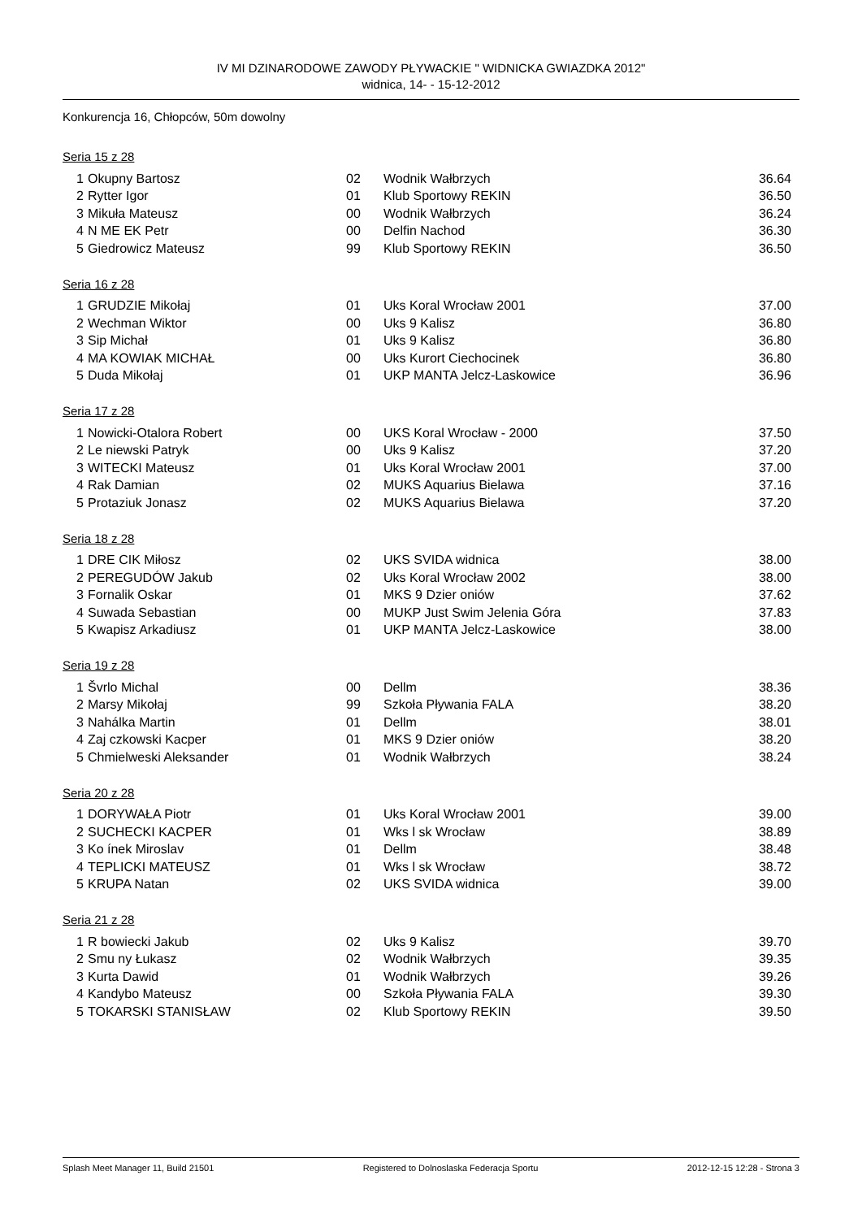IV MI DZINARODOWE ZAWODY PŁYWACKIE " WIDNICKA GWIAZDKA 2012"
widnica, 14- - 15-12-2012
Konkurencja 16, Chłopców, 50m dowolny
Seria 15 z 28
| 1 | Okupny Bartosz | 02 | Wodnik Wałbrzych | 36.64 |
| 2 | Rytter Igor | 01 | Klub Sportowy REKIN | 36.50 |
| 3 | Mikuła Mateusz | 00 | Wodnik Wałbrzych | 36.24 |
| 4 | N ME EK Petr | 00 | Delfin Nachod | 36.30 |
| 5 | Giedrowicz Mateusz | 99 | Klub Sportowy REKIN | 36.50 |
Seria 16 z 28
| 1 | GRUDZIE Mikołaj | 01 | Uks Koral Wrocław 2001 | 37.00 |
| 2 | Wechman Wiktor | 00 | Uks 9 Kalisz | 36.80 |
| 3 | Sip Michał | 01 | Uks 9 Kalisz | 36.80 |
| 4 | MA KOWIAK MICHAŁ | 00 | Uks Kurort Ciechocinek | 36.80 |
| 5 | Duda Mikołaj | 01 | UKP MANTA Jelcz-Laskowice | 36.96 |
Seria 17 z 28
| 1 | Nowicki-Otalora Robert | 00 | UKS Koral Wrocław - 2000 | 37.50 |
| 2 | Le niewski Patryk | 00 | Uks 9 Kalisz | 37.20 |
| 3 | WITECKI Mateusz | 01 | Uks Koral Wrocław 2001 | 37.00 |
| 4 | Rak Damian | 02 | MUKS Aquarius Bielawa | 37.16 |
| 5 | Protaziuk Jonasz | 02 | MUKS Aquarius Bielawa | 37.20 |
Seria 18 z 28
| 1 | DRE CIK Miłosz | 02 | UKS SVIDA widnica | 38.00 |
| 2 | PEREGUDÓW Jakub | 02 | Uks Koral Wrocław 2002 | 38.00 |
| 3 | Fornalik Oskar | 01 | MKS 9 Dzier oniów | 37.62 |
| 4 | Suwada Sebastian | 00 | MUKP Just Swim Jelenia Góra | 37.83 |
| 5 | Kwapisz Arkadiusz | 01 | UKP MANTA Jelcz-Laskowice | 38.00 |
Seria 19 z 28
| 1 | Švrlo Michal | 00 | Dellm | 38.36 |
| 2 | Marsy Mikołaj | 99 | Szkoła Pływania FALA | 38.20 |
| 3 | Nahálka Martin | 01 | Dellm | 38.01 |
| 4 | Zaj czkowski Kacper | 01 | MKS 9 Dzier oniów | 38.20 |
| 5 | Chmielweski Aleksander | 01 | Wodnik Wałbrzych | 38.24 |
Seria 20 z 28
| 1 | DORYWAŁA Piotr | 01 | Uks Koral Wrocław 2001 | 39.00 |
| 2 | SUCHECKI KACPER | 01 | Wks l sk Wrocław | 38.89 |
| 3 | Ko ínek Miroslav | 01 | Dellm | 38.48 |
| 4 | TEPLICKI MATEUSZ | 01 | Wks l sk Wrocław | 38.72 |
| 5 | KRUPA Natan | 02 | UKS SVIDA widnica | 39.00 |
Seria 21 z 28
| 1 | R bowiecki Jakub | 02 | Uks 9 Kalisz | 39.70 |
| 2 | Smu ny Łukasz | 02 | Wodnik Wałbrzych | 39.35 |
| 3 | Kurta Dawid | 01 | Wodnik Wałbrzych | 39.26 |
| 4 | Kandybo Mateusz | 00 | Szkoła Pływania FALA | 39.30 |
| 5 | TOKARSKI STANISŁAW | 02 | Klub Sportowy REKIN | 39.50 |
Splash Meet Manager 11, Build 21501 Registered to Dolnoslaska Federacja Sportu 2012-12-15 12:28 - Strona 3